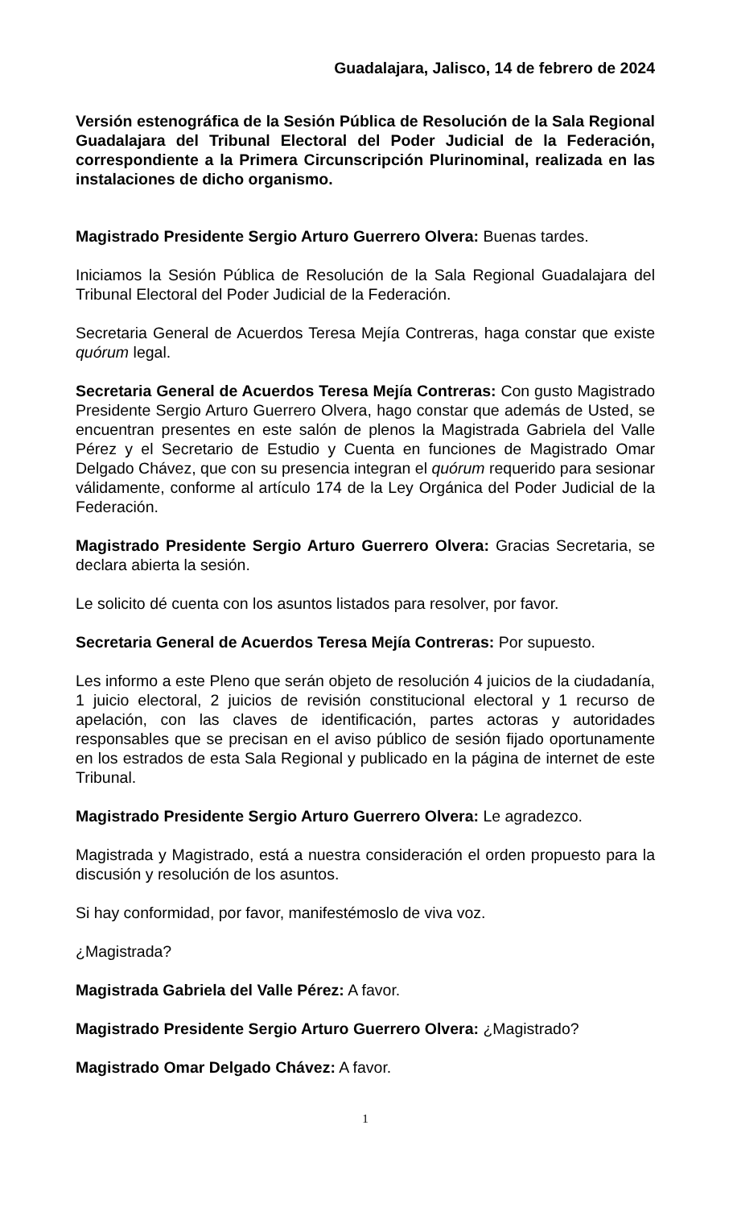Guadalajara, Jalisco, 14 de febrero de 2024
Versión estenográfica de la Sesión Pública de Resolución de la Sala Regional Guadalajara del Tribunal Electoral del Poder Judicial de la Federación, correspondiente a la Primera Circunscripción Plurinominal, realizada en las instalaciones de dicho organismo.
Magistrado Presidente Sergio Arturo Guerrero Olvera: Buenas tardes.
Iniciamos la Sesión Pública de Resolución de la Sala Regional Guadalajara del Tribunal Electoral del Poder Judicial de la Federación.
Secretaria General de Acuerdos Teresa Mejía Contreras, haga constar que existe quórum legal.
Secretaria General de Acuerdos Teresa Mejía Contreras: Con gusto Magistrado Presidente Sergio Arturo Guerrero Olvera, hago constar que además de Usted, se encuentran presentes en este salón de plenos la Magistrada Gabriela del Valle Pérez y el Secretario de Estudio y Cuenta en funciones de Magistrado Omar Delgado Chávez, que con su presencia integran el quórum requerido para sesionar válidamente, conforme al artículo 174 de la Ley Orgánica del Poder Judicial de la Federación.
Magistrado Presidente Sergio Arturo Guerrero Olvera: Gracias Secretaria, se declara abierta la sesión.
Le solicito dé cuenta con los asuntos listados para resolver, por favor.
Secretaria General de Acuerdos Teresa Mejía Contreras: Por supuesto.
Les informo a este Pleno que serán objeto de resolución 4 juicios de la ciudadanía, 1 juicio electoral, 2 juicios de revisión constitucional electoral y 1 recurso de apelación, con las claves de identificación, partes actoras y autoridades responsables que se precisan en el aviso público de sesión fijado oportunamente en los estrados de esta Sala Regional y publicado en la página de internet de este Tribunal.
Magistrado Presidente Sergio Arturo Guerrero Olvera: Le agradezco.
Magistrada y Magistrado, está a nuestra consideración el orden propuesto para la discusión y resolución de los asuntos.
Si hay conformidad, por favor, manifestémoslo de viva voz.
¿Magistrada?
Magistrada Gabriela del Valle Pérez: A favor.
Magistrado Presidente Sergio Arturo Guerrero Olvera: ¿Magistrado?
Magistrado Omar Delgado Chávez: A favor.
1